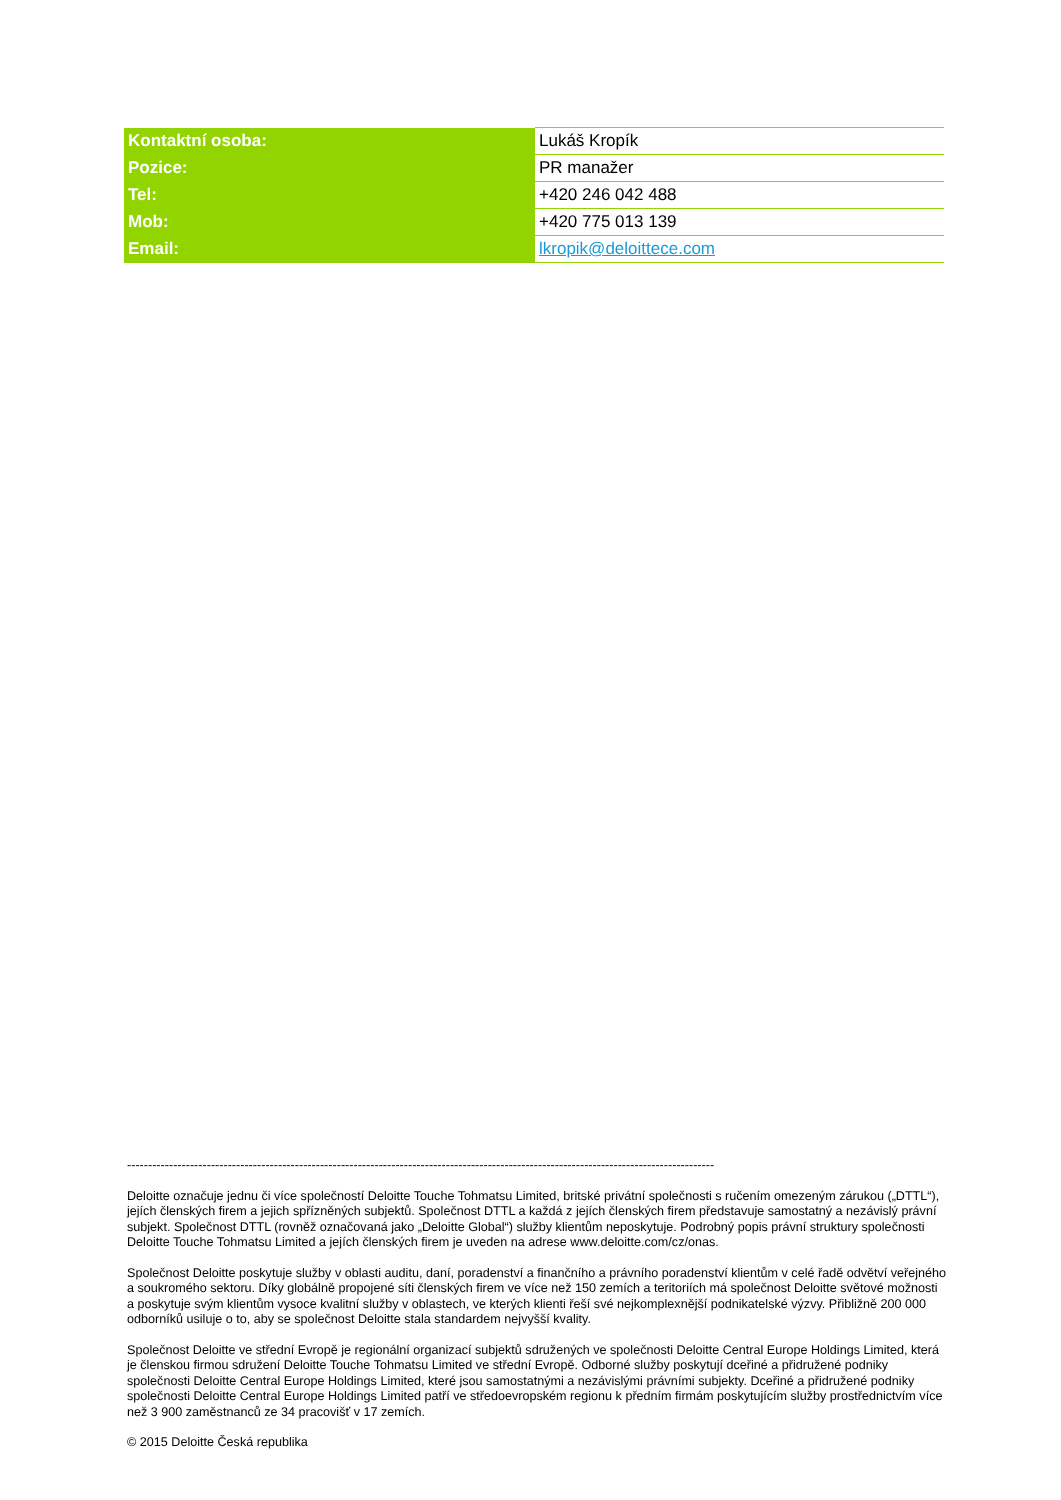| Kontaktní osoba: | Lukáš Kropík |
| Pozice: | PR manažer |
| Tel: | +420 246 042 488 |
| Mob: | +420 775 013 139 |
| Email: | lkropik@deloittece.com |
--------------------------------------------------------------------------------------------------------------------------------------------
Deloitte označuje jednu či více společností Deloitte Touche Tohmatsu Limited, britské privátní společnosti s ručením omezeným zárukou („DTTL“), jejích členských firem a jejich spřízněných subjektů. Společnost DTTL a každá z jejích členských firem představuje samostatný a nezávislý právní subjekt. Společnost DTTL (rovněž označovaná jako „Deloitte Global“) služby klientům neposkytuje. Podrobný popis právní struktury společnosti Deloitte Touche Tohmatsu Limited a jejích členských firem je uveden na adrese www.deloitte.com/cz/onas.
Společnost Deloitte poskytuje služby v oblasti auditu, daní, poradenství a finančního a právního poradenství klientům v celé řadě odvětví veřejného a soukromého sektoru. Díky globálně propojené síti členských firem ve více než 150 zemích a teritoriích má společnost Deloitte světové možnosti a poskytuje svým klientům vysoce kvalitní služby v oblastech, ve kterých klienti řeší své nejkomplexnější podnikatelské výzvy. Přibližně 200 000 odborníků usiluje o to, aby se společnost Deloitte stala standardem nejvyšší kvality.
Společnost Deloitte ve střední Evropě je regionální organizací subjektů sdružených ve společnosti Deloitte Central Europe Holdings Limited, která je členskou firmou sdružení Deloitte Touche Tohmatsu Limited ve střední Evropě. Odborné služby poskytují dceřiné a přidružené podniky společnosti Deloitte Central Europe Holdings Limited, které jsou samostatnými a nezávislými právními subjekty. Dceřiné a přidružené podniky společnosti Deloitte Central Europe Holdings Limited patří ve středoevropském regionu k předním firmám poskytujícím služby prostřednictvím více než 3 900 zaměstnanců ze 34 pracovišť v 17 zemích.
© 2015 Deloitte Česká republika